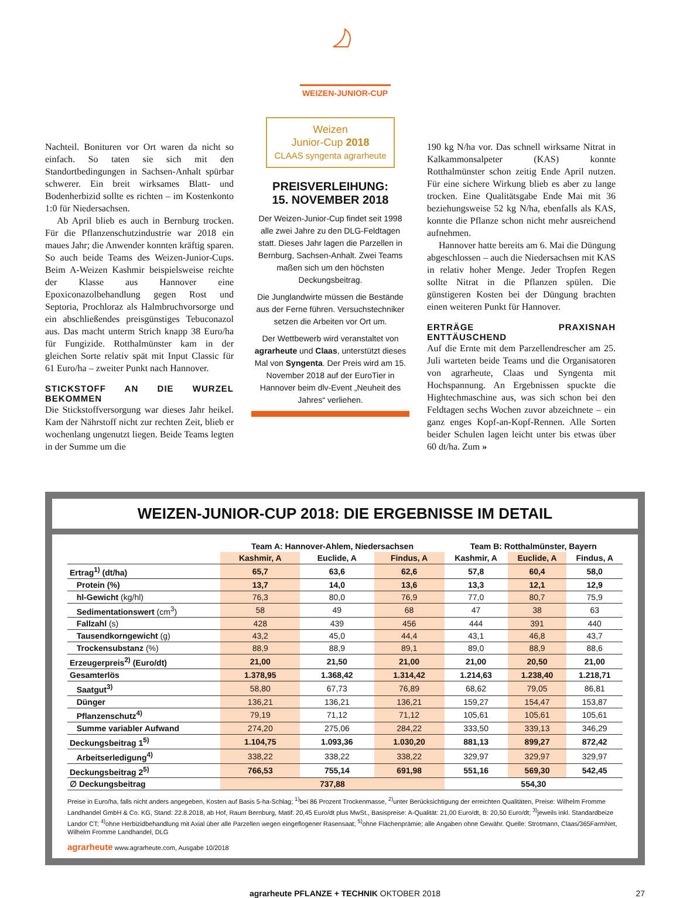WEIZEN-JUNIOR-CUP
Nachteil. Bonituren vor Ort waren da nicht so einfach. So taten sie sich mit den Standortbedingungen in Sachsen-Anhalt spürbar schwerer. Ein breit wirksames Blatt- und Bodenherbizid sollte es richten – im Kostenkonto 1:0 für Niedersachsen.
Ab April blieb es auch in Bernburg trocken. Für die Pflanzenschutzindustrie war 2018 ein maues Jahr; die Anwender konnten kräftig sparen. So auch beide Teams des Weizen-Junior-Cups. Beim A-Weizen Kashmir beispielsweise reichte der Klasse aus Hannover eine Epoxiconazolbehandlung gegen Rost und Septoria, Prochloraz als Halmbruchvorsorge und ein abschließendes preisgünstiges Tebuconazol aus. Das macht unterm Strich knapp 38 Euro/ha für Fungizide. Rotthalmünster kam in der gleichen Sorte relativ spät mit Input Classic für 61 Euro/ha – zweiter Punkt nach Hannover.
STICKSTOFF AN DIE WURZEL BEKOMMEN
Die Stickstoffversorgung war dieses Jahr heikel. Kam der Nährstoff nicht zur rechten Zeit, blieb er wochenlang ungenutzt liegen. Beide Teams legten in der Summe um die
Weizen
Junior-Cup 2018
CLAAS syngenta agrarheute
PREISVERLEIHUNG:
15. NOVEMBER 2018
Der Weizen-Junior-Cup findet seit 1998 alle zwei Jahre zu den DLG-Feldtagen statt. Dieses Jahr lagen die Parzellen in Bernburg, Sachsen-Anhalt. Zwei Teams maßen sich um den höchsten Deckungsbeitrag.
Die Junglandwirte müssen die Bestände aus der Ferne führen. Versuchstechniker setzen die Arbeiten vor Ort um.
Der Wettbewerb wird veranstaltet von agrarheute und Claas, unterstützt dieses Mal von Syngenta. Der Preis wird am 15. November 2018 auf der EuroTier in Hannover beim dlv-Event „Neuheit des Jahres“ verliehen.
190 kg N/ha vor. Das schnell wirksame Nitrat in Kalkammonsalpeter (KAS) konnte Rotthalmünster schon zeitig Ende April nutzen. Für eine sichere Wirkung blieb es aber zu lange trocken. Eine Qualitätsgabe Ende Mai mit 36 beziehungsweise 52 kg N/ha, ebenfalls als KAS, konnte die Pflanze schon nicht mehr ausreichend aufnehmen.
Hannover hatte bereits am 6. Mai die Düngung abgeschlossen – auch die Niedersachsen mit KAS in relativ hoher Menge. Jeder Tropfen Regen sollte Nitrat in die Pflanzen spülen. Die günstigeren Kosten bei der Düngung brachten einen weiteren Punkt für Hannover.
ERTRÄGE PRAXISNAH ENTTÄUSCHEND
Auf die Ernte mit dem Parzellendrescher am 25. Juli warteten beide Teams und die Organisatoren von agrarheute, Claas und Syngenta mit Hochspannung. An Ergebnissen spuckte die Hightechmaschine aus, was sich schon bei den Feldtagen sechs Wochen zuvor abzeichnete – ein ganz enges Kopf-an-Kopf-Rennen. Alle Sorten beider Schulen lagen leicht unter bis etwas über 60 dt/ha. Zum »
WEIZEN-JUNIOR-CUP 2018: DIE ERGEBNISSE IM DETAIL
| | Team A: Hannover-Ahlem, Niedersachsen | | | Team B: Rotthalmünster, Bayern | | |
| --- | --- | --- | --- | --- | --- | --- |
| | Kashmir, A | Euclide, A | Findus, A | Kashmir, A | Euclide, A | Findus, A |
| Ertrag<sup>1)</sup> (dt/ha) | 65,7 | 63,6 | 62,6 | 57,8 | 60,4 | 58,0 |
| Protein (%) | 13,7 | 14,0 | 13,6 | 13,3 | 12,1 | 12,9 |
| hl-Gewicht (kg/hl) | 76,3 | 80,0 | 76,9 | 77,0 | 80,7 | 75,9 |
| Sedimentationswert (cm<sup>3</sup>) | 58 | 49 | 68 | 47 | 38 | 63 |
| Fallzahl (s) | 428 | 439 | 456 | 444 | 391 | 440 |
| Tausendkorngewicht (g) | 43,2 | 45,0 | 44,4 | 43,1 | 46,8 | 43,7 |
| Trockensubstanz (%) | 88,9 | 88,9 | 89,1 | 89,0 | 88,9 | 88,6 |
| Erzeugerpreis<sup>2)</sup> (Euro/dt) | 21,00 | 21,50 | 21,00 | 21,00 | 20,50 | 21,00 |
| Gesamterlös | 1.378,95 | 1.368,42 | 1.314,42 | 1.214,63 | 1.238,40 | 1.218,71 |
| Saatgut<sup>3)</sup> | 58,80 | 67,73 | 76,89 | 68,62 | 79,05 | 86,81 |
| Dünger | 136,21 | 136,21 | 136,21 | 159,27 | 154,47 | 153,87 |
| Pflanzenschutz<sup>4)</sup> | 79,19 | 71,12 | 71,12 | 105,61 | 105,61 | 105,61 |
| Summe variabler Aufwand | 274,20 | 275,06 | 284,22 | 333,50 | 339,13 | 346,29 |
| Deckungsbeitrag 1<sup>5)</sup> | 1.104,75 | 1.093,36 | 1.030,20 | 881,13 | 899,27 | 872,42 |
| Arbeitserledigung<sup>4)</sup> | 338,22 | 338,22 | 338,22 | 329,97 | 329,97 | 329,97 |
| Deckungsbeitrag 2<sup>5)</sup> | 766,53 | 755,14 | 691,98 | 551,16 | 569,30 | 542,45 |
| ∅ Deckungsbeitrag | 737,88 | | | 554,30 | | |
Preise in Euro/ha, falls nicht anders angegeben, Kosten auf Basis 5-ha-Schlag; <sup>1)</sup>bei 86 Prozent Trockenmasse, <sup>2)</sup>unter Berücksichtigung der erreichten Qualitäten, Preise: Wilhelm Fromme Landhandel GmbH & Co. KG, Stand: 22.8.2018, ab Hof, Raum Bernburg, Matif: 20,45 Euro/dt plus MwSt., Basispreise: A-Qualität: 21,00 Euro/dt, B: 20,50 Euro/dt; <sup>3)</sup>jeweils inkl. Standardbeize Landor CT; <sup>4)</sup>ohne Herbizidbehandlung mit Axial über alle Parzellen wegen eingeflogener Rasensaat; <sup>5)</sup>ohne Flächenprämie; alle Angaben ohne Gewähr. Quelle: Strotmann, Claas/365FarmNet, Wilhelm Fromme Landhandel, DLG
agrarheute www.agrarheute.com, Ausgabe 10/2018
agrarheute PFLANZE + TECHNIK OKTOBER 2018 27